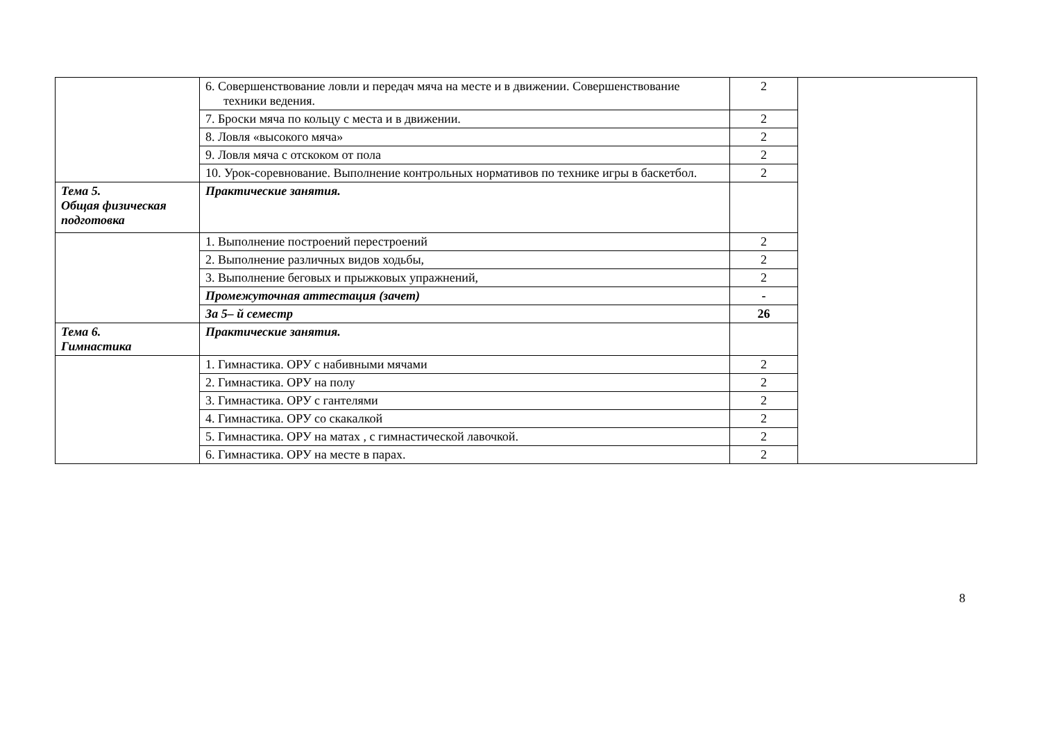| | 6. Совершенствование ловли и передач мяча на месте и в движении. Совершенствование техники ведения. | 2 | |
| | 7. Броски мяча по кольцу с места и в движении. | 2 | |
| | 8. Ловля «высокого мяча» | 2 | |
| | 9. Ловля мяча с отскоком от пола | 2 | |
| | 10. Урок-соревнование. Выполнение контрольных нормативов по технике игры в баскетбол. | 2 | |
| Тема 5. Общая физическая подготовка | Практические занятия. | | |
| | 1. Выполнение построений перестроений | 2 | |
| | 2. Выполнение различных видов ходьбы, | 2 | |
| | 3. Выполнение беговых и прыжковых упражнений, | 2 | |
| | Промежуточная аттестация (зачет) | - | |
| | За 5– й семестр | 26 | |
| Тема 6. Гимнастика | Практические занятия. | | |
| | 1. Гимнастика. ОРУ с набивными мячами | 2 | |
| | 2. Гимнастика. ОРУ на полу | 2 | |
| | 3. Гимнастика. ОРУ с гантелями | 2 | |
| | 4. Гимнастика. ОРУ со скакалкой | 2 | |
| | 5. Гимнастика. ОРУ на матах , с гимнастической лавочкой. | 2 | |
| | 6. Гимнастика. ОРУ на месте в парах. | 2 | |
8